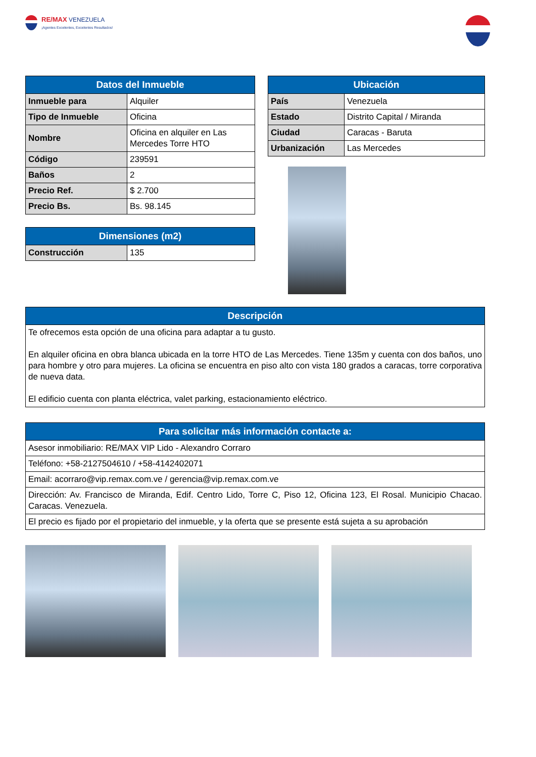RE/MAX VENEZUELA
¡Agentes Excelentes, Excelentes Resultados!
| Datos del Inmueble | |
| --- | --- |
| Inmueble para | Alquiler |
| Tipo de Inmueble | Oficina |
| Nombre | Oficina en alquiler en Las Mercedes Torre HTO |
| Código | 239591 |
| Baños | 2 |
| Precio Ref. | $ 2.700 |
| Precio Bs. | Bs. 98.145 |
| Dimensiones (m2) | |
| --- | --- |
| Construcción | 135 |
| Ubicación | |
| --- | --- |
| País | Venezuela |
| Estado | Distrito Capital / Miranda |
| Ciudad | Caracas - Baruta |
| Urbanización | Las Mercedes |
| Descripción |
| --- |
| Te ofrecemos esta opción de una oficina para adaptar a tu gusto. En alquiler oficina en obra blanca ubicada en la torre HTO de Las Mercedes. Tiene 135m y cuenta con dos baños, uno para hombre y otro para mujeres. La oficina se encuentra en piso alto con vista 180 grados a caracas, torre corporativa de nueva data. El edificio cuenta con planta eléctrica, valet parking, estacionamiento eléctrico. |
| Para solicitar más información contacte a: |
| --- |
| Asesor inmobiliario: RE/MAX VIP Lido - Alexandro Corraro |
| Teléfono: +58-2127504610 / +58-4142402071 |
| Email: acorraro@vip.remax.com.ve / gerencia@vip.remax.com.ve |
| Dirección: Av. Francisco de Miranda, Edif. Centro Lido, Torre C, Piso 12, Oficina 123, El Rosal. Municipio Chacao. Caracas. Venezuela. |
| El precio es fijado por el propietario del inmueble, y la oferta que se presente está sujeta a su aprobación |